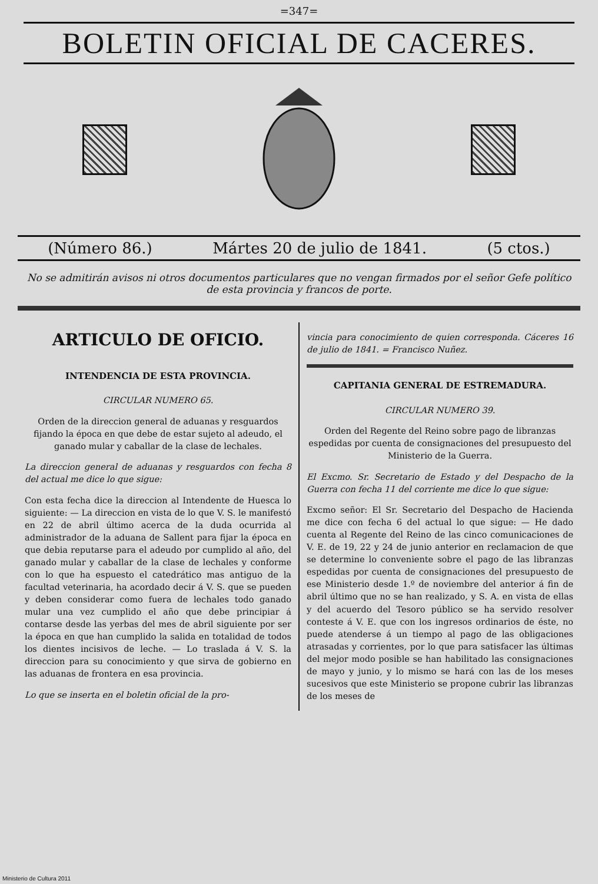=347=
BOLETIN OFICIAL DE CACERES.
(Número 86.) Mártes 20 de julio de 1841. (5 ctos.)
No se admitirán avisos ni otros documentos particulares que no vengan firmados por el señor Gefe político de esta provincia y francos de porte.
ARTICULO DE OFICIO.
INTENDENCIA DE ESTA PROVINCIA.
CIRCULAR NUMERO 65.
Orden de la direccion general de aduanas y resguardos fijando la época en que debe de estar sujeto al adeudo, el ganado mular y caballar de la clase de lechales.
La direccion general de aduanas y resguardos con fecha 8 del actual me dice lo que sigue:
Con esta fecha dice la direccion al Intendente de Huesca lo siguiente: — La direccion en vista de lo que V. S. le manifestó en 22 de abril último acerca de la duda ocurrida al administrador de la aduana de Sallent para fijar la época en que debia reputarse para el adeudo por cumplido al año, del ganado mular y caballar de la clase de lechales y conforme con lo que ha espuesto el catedrático mas antiguo de la facultad veterinaria, ha acordado decir á V. S. que se pueden y deben considerar como fuera de lechales todo ganado mular una vez cumplido el año que debe principiar á contarse desde las yerbas del mes de abril siguiente por ser la época en que han cumplido la salida en totalidad de todos los dientes incisivos de leche. — Lo traslada á V. S. la direccion para su conocimiento y que sirva de gobierno en las aduanas de frontera en esa provincia.
Lo que se inserta en el boletin oficial de la pro-
vincia para conocimiento de quien corresponda. Cáceres 16 de julio de 1841. = Francisco Nuñez.
CAPITANIA GENERAL DE ESTREMADURA.
CIRCULAR NUMERO 39.
Orden del Regente del Reino sobre pago de libranzas espedidas por cuenta de consignaciones del presupuesto del Ministerio de la Guerra.
El Excmo. Sr. Secretario de Estado y del Despacho de la Guerra con fecha 11 del corriente me dice lo que sigue:
Excmo señor: El Sr. Secretario del Despacho de Hacienda me dice con fecha 6 del actual lo que sigue: — He dado cuenta al Regente del Reino de las cinco comunicaciones de V. E. de 19, 22 y 24 de junio anterior en reclamacion de que se determine lo conveniente sobre el pago de las libranzas espedidas por cuenta de consignaciones del presupuesto de ese Ministerio desde 1.º de noviembre del anterior á fin de abril último que no se han realizado, y S. A. en vista de ellas y del acuerdo del Tesoro público se ha servido resolver conteste á V. E. que con los ingresos ordinarios de éste, no puede atenderse á un tiempo al pago de las obligaciones atrasadas y corrientes, por lo que para satisfacer las últimas del mejor modo posible se han habilitado las consignaciones de mayo y junio, y lo mismo se hará con las de los meses sucesivos que este Ministerio se propone cubrir las libranzas de los meses de
Ministerio de Cultura 2011